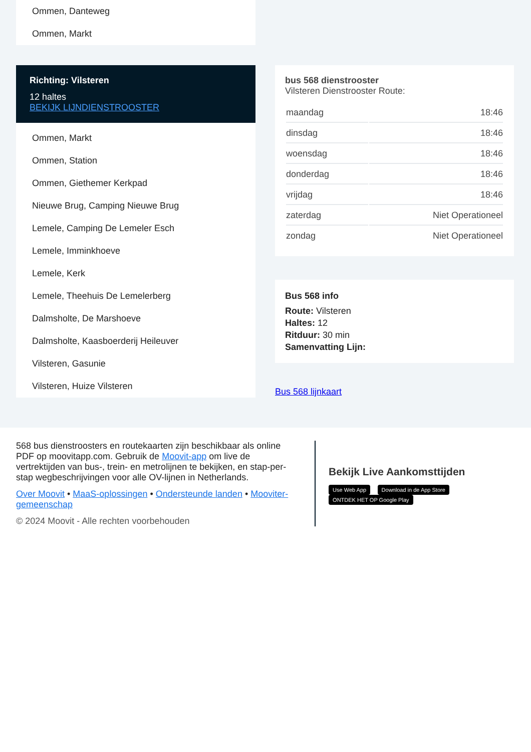Ommen, Danteweg
Ommen, Markt
Richting: Vilsteren
12 haltes
BEKIJK LIJNDIENSTROOSTER
Ommen, Markt
Ommen, Station
Ommen, Giethemer Kerkpad
Nieuwe Brug, Camping Nieuwe Brug
Lemele, Camping De Lemeler Esch
Lemele, Imminkhoeve
Lemele, Kerk
Lemele, Theehuis De Lemelerberg
Dalmsholte, De Marshoeve
Dalmsholte, Kaasboerderij Heileuver
Vilsteren, Gasunie
Vilsteren, Huize Vilsteren
bus 568 dienstrooster
Vilsteren Dienstrooster Route:
| maandag | 18:46 |
| dinsdag | 18:46 |
| woensdag | 18:46 |
| donderdag | 18:46 |
| vrijdag | 18:46 |
| zaterdag | Niet Operationeel |
| zondag | Niet Operationeel |
Bus 568 info
Route: Vilsteren
Haltes: 12
Ritduur: 30 min
Samenvatting Lijn:
Bus 568 lijnkaart
568 bus dienstroosters en routekaarten zijn beschikbaar als online PDF op moovitapp.com. Gebruik de Moovit-app om live de vertrektijden van bus-, trein- en metrolijnen te bekijken, en stap-per-stap wegbeschrijvingen voor alle OV-lijnen in Netherlands.
Over Moovit • MaaS-oplossingen • Ondersteunde landen • Mooviter-gemeenschap
© 2024 Moovit - Alle rechten voorbehouden
Bekijk Live Aankomsttijden
Use Web App Download in de App Store ONTDEK HET OP Google Play